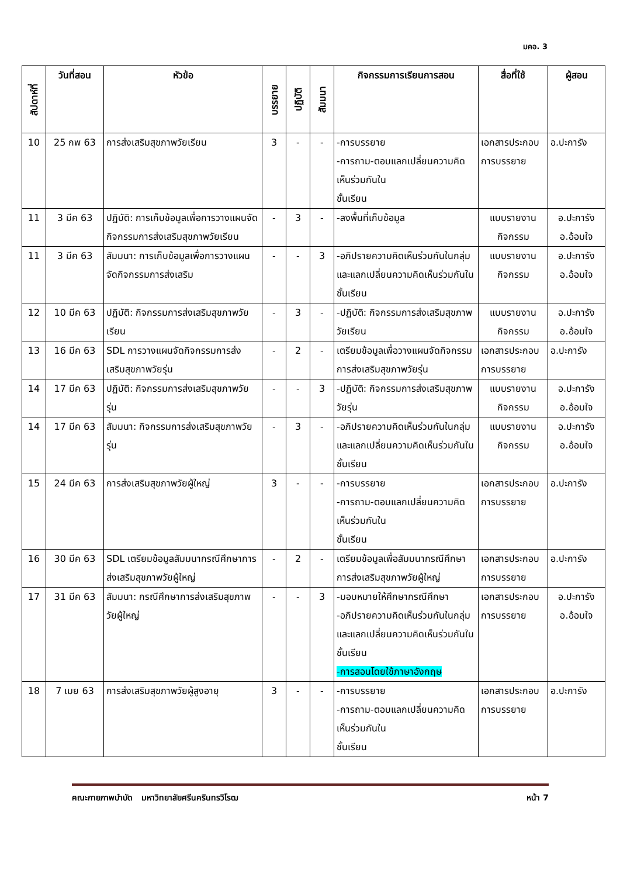มคอ. 3
| สัปดาห์ที่ | วันที่สอน | หัวข้อ | บรรยาย | ปฏิบัติ | สัมมนา | กิจกรรมการเรียนการสอน | สื่อที่ใช้ | ผู้สอน |
| --- | --- | --- | --- | --- | --- | --- | --- | --- |
| 10 | 25 กพ 63 | การส่งเสริมสุขภาพวัยเรียน | 3 | - | - | -การบรรยาย -การถาม-ตอบแลกเปลี่ยนความคิดเห็นร่วมกันใน ชั้นเรียน | เอกสารประกอบการบรรยาย | อ.ปะการัง |
| 11 | 3 มีค 63 | ปฏิบัติ: การเก็บข้อมูลเพื่อการวางแผนจัดกิจกรรมการส่งเสริมสุขภาพวัยเรียน | - | 3 | - | -ลงพื้นที่เก็บข้อมูล | แบบรายงานกิจกรรม | อ.ปะการัง อ.อ้อมใจ |
| 11 | 3 มีค 63 | สัมมนา: การเก็บข้อมูลเพื่อการวางแผนจัดกิจกรรมการส่งเสริม | - | - | 3 | -อภิปรายความคิดเห็นร่วมกันในกลุ่มและแลกเปลี่ยนความคิดเห็นร่วมกันในชั้นเรียน | แบบรายงานกิจกรรม | อ.ปะการัง อ.อ้อมใจ |
| 12 | 10 มีค 63 | ปฏิบัติ: กิจกรรมการส่งเสริมสุขภาพวัยเรียน | - | 3 | - | -ปฏิบัติ: กิจกรรมการส่งเสริมสุขภาพวัยเรียน | แบบรายงานกิจกรรม | อ.ปะการัง อ.อ้อมใจ |
| 13 | 16 มีค 63 | SDL การวางแผนจัดกิจกรรมการส่งเสริมสุขภาพวัยรุ่น | - | 2 | - | เตรียมข้อมูลเพื่อวางแผนจัดกิจกรรมการส่งเสริมสุขภาพวัยรุ่น | เอกสารประกอบการบรรยาย | อ.ปะการัง |
| 14 | 17 มีค 63 | ปฏิบัติ: กิจกรรมการส่งเสริมสุขภาพวัยรุ่น | - | - | 3 | -ปฏิบัติ: กิจกรรมการส่งเสริมสุขภาพวัยรุ่น | แบบรายงานกิจกรรม | อ.ปะการัง อ.อ้อมใจ |
| 14 | 17 มีค 63 | สัมมนา: กิจกรรมการส่งเสริมสุขภาพวัยรุ่น | - | 3 | - | -อภิปรายความคิดเห็นร่วมกันในกลุ่มและแลกเปลี่ยนความคิดเห็นร่วมกันในชั้นเรียน | แบบรายงานกิจกรรม | อ.ปะการัง อ.อ้อมใจ |
| 15 | 24 มีค 63 | การส่งเสริมสุขภาพวัยผู้ใหญ่ | 3 | - | - | -การบรรยาย -การถาม-ตอบแลกเปลี่ยนความคิดเห็นร่วมกันใน ชั้นเรียน | เอกสารประกอบการบรรยาย | อ.ปะการัง |
| 16 | 30 มีค 63 | SDL เตรียมข้อมูลสัมมนากรณีศึกษาการส่งเสริมสุขภาพวัยผู้ใหญ่ | - | 2 | - | เตรียมข้อมูลเพื่อสัมมนากรณีศึกษาการส่งเสริมสุขภาพวัยผู้ใหญ่ | เอกสารประกอบการบรรยาย | อ.ปะการัง |
| 17 | 31 มีค 63 | สัมมนา: กรณีศึกษาการส่งเสริมสุขภาพวัยผู้ใหญ่ | - | - | 3 | -มอบหมายให้ศึกษากรณีศึกษา -อภิปรายความคิดเห็นร่วมกันในกลุ่มและแลกเปลี่ยนความคิดเห็นร่วมกันในชั้นเรียน -การสอนโดยใช้ภาษาอังกฤษ | เอกสารประกอบการบรรยาย | อ.ปะการัง อ.อ้อมใจ |
| 18 | 7 เมย 63 | การส่งเสริมสุขภาพวัยผู้สูงอายุ | 3 | - | - | -การบรรยาย -การถาม-ตอบแลกเปลี่ยนความคิดเห็นร่วมกันใน ชั้นเรียน | เอกสารประกอบการบรรยาย | อ.ปะการัง |
คณะกายภาพบำบัด มหาวิทยาลัยศรีนครินทรวิโรฒ หน้า 7